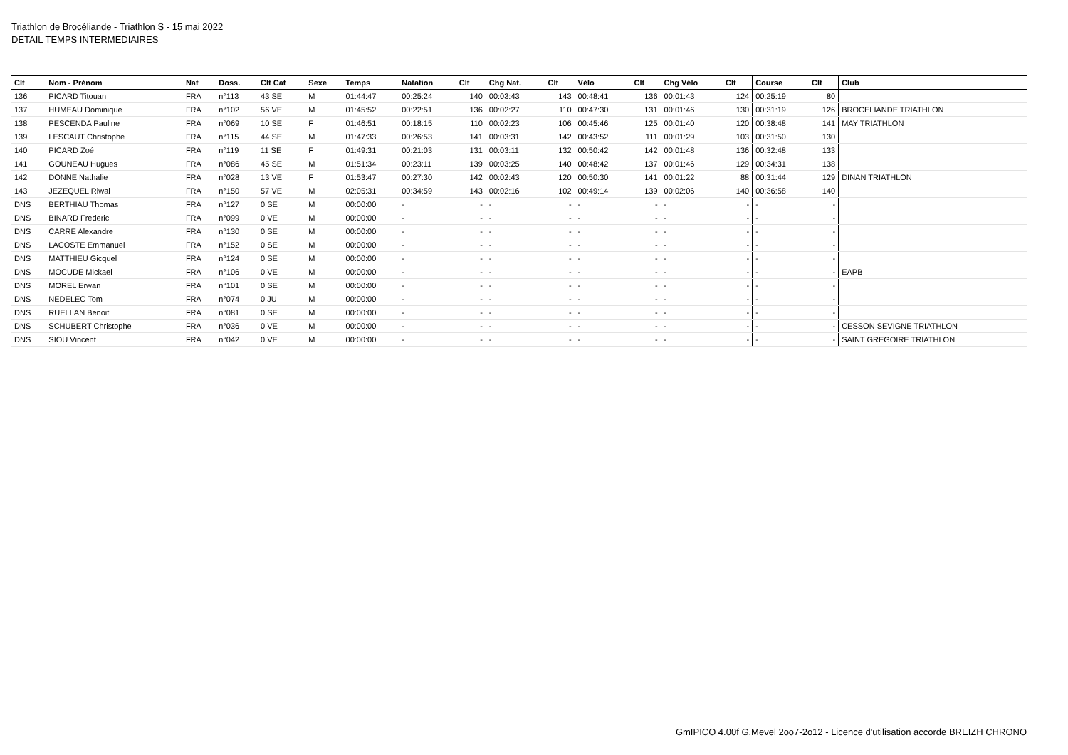Triathlon de Brocéliande - Triathlon S - 15 mai 2022
DETAIL TEMPS INTERMEDIAIRES
| Clt | Nom - Prénom | Nat | Doss. | Clt Cat | Sexe | Temps | Natation | Clt | Chg Nat. | Clt | Vélo | Clt | Chg Vélo | Clt | Course | Clt | Club |
| --- | --- | --- | --- | --- | --- | --- | --- | --- | --- | --- | --- | --- | --- | --- | --- | --- | --- |
| 136 | PICARD Titouan | FRA | n°113 | 43 SE | M | 01:44:47 | 00:25:24 | 140 | 00:03:43 | 143 | 00:48:41 | 136 | 00:01:43 | 124 | 00:25:19 | 80 | |
| 137 | HUMEAU Dominique | FRA | n°102 | 56 VE | M | 01:45:52 | 00:22:51 | 136 | 00:02:27 | 110 | 00:47:30 | 131 | 00:01:46 | 130 | 00:31:19 | 126 | BROCELIANDE TRIATHLON |
| 138 | PESCENDA Pauline | FRA | n°069 | 10 SE | F | 01:46:51 | 00:18:15 | 110 | 00:02:23 | 106 | 00:45:46 | 125 | 00:01:40 | 120 | 00:38:48 | 141 | MAY TRIATHLON |
| 139 | LESCAUT Christophe | FRA | n°115 | 44 SE | M | 01:47:33 | 00:26:53 | 141 | 00:03:31 | 142 | 00:43:52 | 111 | 00:01:29 | 103 | 00:31:50 | 130 | |
| 140 | PICARD Zoé | FRA | n°119 | 11 SE | F | 01:49:31 | 00:21:03 | 131 | 00:03:11 | 132 | 00:50:42 | 142 | 00:01:48 | 136 | 00:32:48 | 133 | |
| 141 | GOUNEAU Hugues | FRA | n°086 | 45 SE | M | 01:51:34 | 00:23:11 | 139 | 00:03:25 | 140 | 00:48:42 | 137 | 00:01:46 | 129 | 00:34:31 | 138 | |
| 142 | DONNE Nathalie | FRA | n°028 | 13 VE | F | 01:53:47 | 00:27:30 | 142 | 00:02:43 | 120 | 00:50:30 | 141 | 00:01:22 | 88 | 00:31:44 | 129 | DINAN TRIATHLON |
| 143 | JEZEQUEL Riwal | FRA | n°150 | 57 VE | M | 02:05:31 | 00:34:59 | 143 | 00:02:16 | 102 | 00:49:14 | 139 | 00:02:06 | 140 | 00:36:58 | 140 | |
| DNS | BERTHIAU Thomas | FRA | n°127 | 0 SE | M | 00:00:00 | - | - | - | - | - | - | - | - | - | - | |
| DNS | BINARD Frederic | FRA | n°099 | 0 VE | M | 00:00:00 | - | - | - | - | - | - | - | - | - | - | |
| DNS | CARRE Alexandre | FRA | n°130 | 0 SE | M | 00:00:00 | - | - | - | - | - | - | - | - | - | - | |
| DNS | LACOSTE Emmanuel | FRA | n°152 | 0 SE | M | 00:00:00 | - | - | - | - | - | - | - | - | - | - | |
| DNS | MATTHIEU Gicquel | FRA | n°124 | 0 SE | M | 00:00:00 | - | - | - | - | - | - | - | - | - | - | |
| DNS | MOCUDE Mickael | FRA | n°106 | 0 VE | M | 00:00:00 | - | - | - | - | - | - | - | - | - | - | EAPB |
| DNS | MOREL Erwan | FRA | n°101 | 0 SE | M | 00:00:00 | - | - | - | - | - | - | - | - | - | - | |
| DNS | NEDELEC Tom | FRA | n°074 | 0 JU | M | 00:00:00 | - | - | - | - | - | - | - | - | - | - | |
| DNS | RUELLAN Benoit | FRA | n°081 | 0 SE | M | 00:00:00 | - | - | - | - | - | - | - | - | - | - | |
| DNS | SCHUBERT Christophe | FRA | n°036 | 0 VE | M | 00:00:00 | - | - | - | - | - | - | - | - | - | - | CESSON SEVIGNE TRIATHLON |
| DNS | SIOU Vincent | FRA | n°042 | 0 VE | M | 00:00:00 | - | - | - | - | - | - | - | - | - | - | SAINT GREGOIRE TRIATHLON |
GmIPICO 4.00f G.Mevel 2oo7-2o12 - Licence d'utilisation accorde BREIZH CHRONO